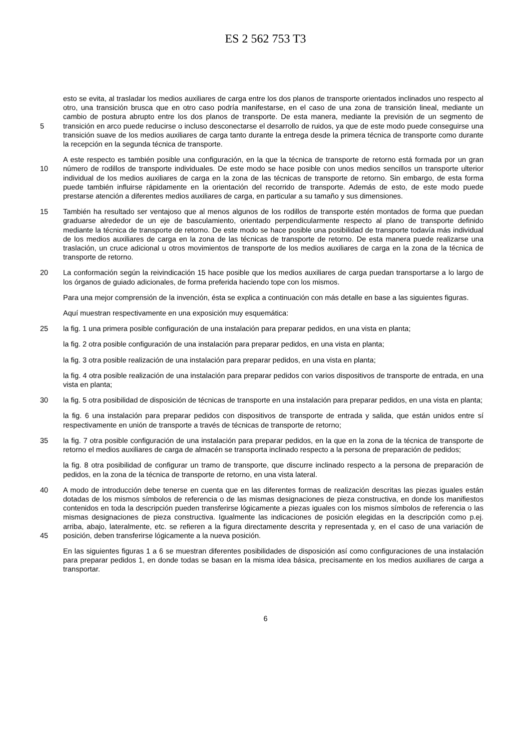ES 2 562 753 T3
esto se evita, al trasladar los medios auxiliares de carga entre los dos planos de transporte orientados inclinados uno respecto al otro, una transición brusca que en otro caso podría manifestarse, en el caso de una zona de transición lineal, mediante un cambio de postura abrupto entre los dos planos de transporte. De esta manera, mediante la previsión de un segmento de transición en arco puede reducirse o incluso desconectarse el desarrollo 5 de ruidos, ya que de este modo puede conseguirse una transición suave de los medios auxiliares de carga tanto durante la entrega desde la primera técnica de transporte como durante la recepción en la segunda técnica de transporte.
A este respecto es también posible una configuración, en la que la técnica de transporte de retorno está formada por un gran número de rodillos de transporte individuales. De este modo se hace posible con unos medios 10 sencillos un transporte ulterior individual de los medios auxiliares de carga en la zona de las técnicas de transporte de retorno. Sin embargo, de esta forma puede también influirse rápidamente en la orientación del recorrido de transporte. Además de esto, de este modo puede prestarse atención a diferentes medios auxiliares de carga, en particular a su tamaño y sus dimensiones.
También ha resultado ser ventajoso que al menos algunos de los rodillos de transporte estén montados de forma 15 que puedan graduarse alrededor de un eje de basculamiento, orientado perpendicularmente respecto al plano de transporte definido mediante la técnica de transporte de retorno. De este modo se hace posible una posibilidad de transporte todavía más individual de los medios auxiliares de carga en la zona de las técnicas de transporte de retorno. De esta manera puede realizarse una traslación, un cruce adicional u otros movimientos de transporte de los medios auxiliares de carga en la zona de la técnica de transporte de retorno.
20 La conformación según la reivindicación 15 hace posible que los medios auxiliares de carga puedan transportarse a lo largo de los órganos de guiado adicionales, de forma preferida haciendo tope con los mismos.
Para una mejor comprensión de la invención, ésta se explica a continuación con más detalle en base a las siguientes figuras.
Aquí muestran respectivamente en una exposición muy esquemática:
25 la fig. 1 una primera posible configuración de una instalación para preparar pedidos, en una vista en planta;
la fig. 2 otra posible configuración de una instalación para preparar pedidos, en una vista en planta;
la fig. 3 otra posible realización de una instalación para preparar pedidos, en una vista en planta;
la fig. 4 otra posible realización de una instalación para preparar pedidos con varios dispositivos de transporte de entrada, en una vista en planta;
30 la fig. 5 otra posibilidad de disposición de técnicas de transporte en una instalación para preparar pedidos, en una vista en planta;
la fig. 6 una instalación para preparar pedidos con dispositivos de transporte de entrada y salida, que están unidos entre sí respectivamente en unión de transporte a través de técnicas de transporte de retorno;
la fig. 7 otra posible configuración de una instalación para preparar pedidos, en la que en la zona de la técnica de 35 transporte de retorno el medios auxiliares de carga de almacén se transporta inclinado respecto a la persona de preparación de pedidos;
la fig. 8 otra posibilidad de configurar un tramo de transporte, que discurre inclinado respecto a la persona de preparación de pedidos, en la zona de la técnica de transporte de retorno, en una vista lateral.
A modo de introducción debe tenerse en cuenta que en las diferentes formas de realización descritas las piezas 40 iguales están dotadas de los mismos símbolos de referencia o de las mismas designaciones de pieza constructiva, en donde los manifiestos contenidos en toda la descripción pueden transferirse lógicamente a piezas iguales con los mismos símbolos de referencia o las mismas designaciones de pieza constructiva. Igualmente las indicaciones de posición elegidas en la descripción como p.ej. arriba, abajo, lateralmente, etc. se refieren a la figura directamente descrita y representada y, en el caso de una variación de posición, deben transferirse lógicamente a 45 la nueva posición.
En las siguientes figuras 1 a 6 se muestran diferentes posibilidades de disposición así como configuraciones de una instalación para preparar pedidos 1, en donde todas se basan en la misma idea básica, precisamente en los medios auxiliares de carga a transportar.
6